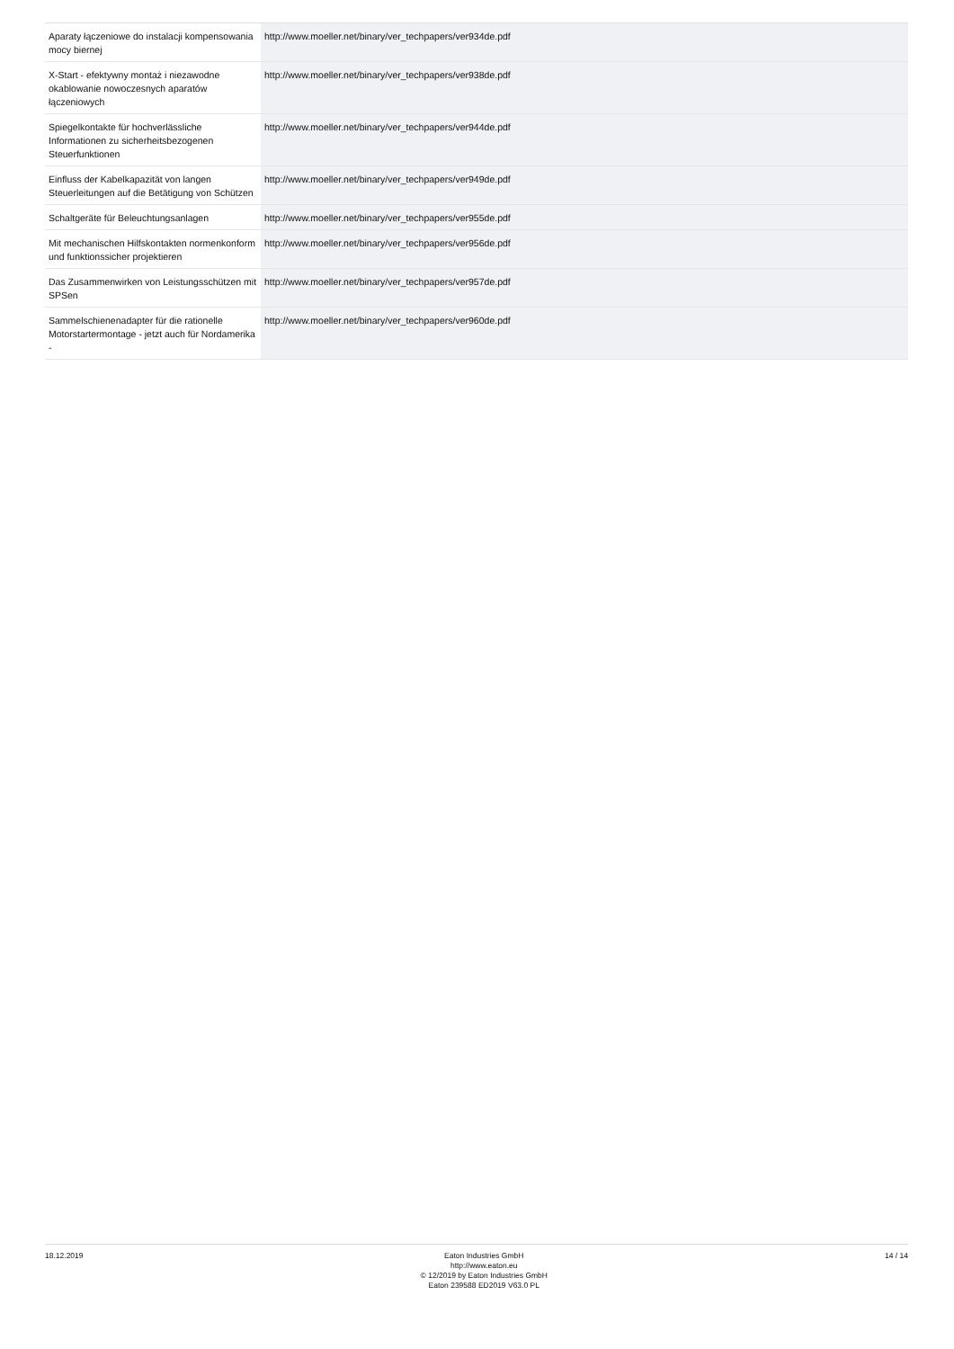| Aparaty łączeniowe do instalacji kompensowania mocy biernej | http://www.moeller.net/binary/ver_techpapers/ver934de.pdf |
| X-Start - efektywny montaż i niezawodne okablowanie nowoczesnych aparatów łączeniowych | http://www.moeller.net/binary/ver_techpapers/ver938de.pdf |
| Spiegelkontakte für hochverlässliche Informationen zu sicherheitsbezogenen Steuerfunktionen | http://www.moeller.net/binary/ver_techpapers/ver944de.pdf |
| Einfluss der Kabelkapazität von langen Steuerleitungen auf die Betätigung von Schützen | http://www.moeller.net/binary/ver_techpapers/ver949de.pdf |
| Schaltgeräte für Beleuchtungsanlagen | http://www.moeller.net/binary/ver_techpapers/ver955de.pdf |
| Mit mechanischen Hilfskontakten normenkonform und funktionssicher projektieren | http://www.moeller.net/binary/ver_techpapers/ver956de.pdf |
| Das Zusammenwirken von Leistungsschützen mit SPSen | http://www.moeller.net/binary/ver_techpapers/ver957de.pdf |
| Sammelschienenadapter für die rationelle Motorstartermontage - jetzt auch für Nordamerika - | http://www.moeller.net/binary/ver_techpapers/ver960de.pdf |
18.12.2019 Eaton Industries GmbH
http://www.eaton.eu
© 12/2019 by Eaton Industries GmbH
Eaton 239588 ED2019 V63.0 PL
14 / 14